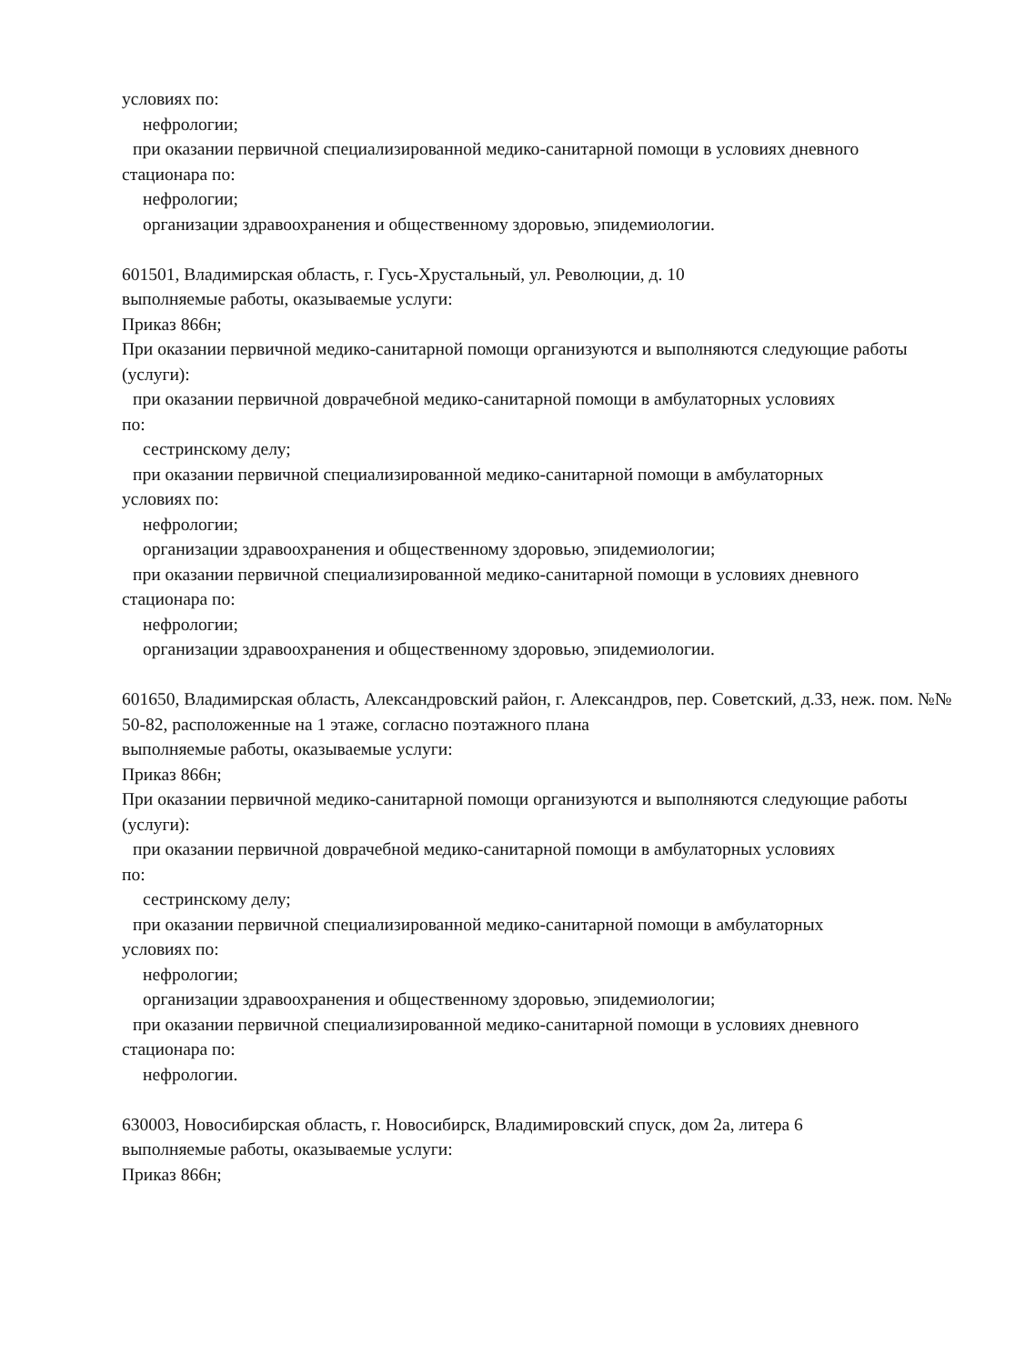условиях по:
нефрологии;
при оказании первичной специализированной медико-санитарной помощи в условиях дневного
стационара по:
нефрологии;
организации здравоохранения и общественному здоровью, эпидемиологии.
601501, Владимирская область, г. Гусь-Хрустальный, ул. Революции, д. 10
выполняемые работы, оказываемые услуги:
Приказ 866н;
При оказании первичной медико-санитарной помощи организуются и выполняются следующие работы (услуги):
при оказании первичной доврачебной медико-санитарной помощи в амбулаторных условиях
по:
сестринскому делу;
при оказании первичной специализированной медико-санитарной помощи в амбулаторных
условиях по:
нефрологии;
организации здравоохранения и общественному здоровью, эпидемиологии;
при оказании первичной специализированной медико-санитарной помощи в условиях дневного
стационара по:
нефрологии;
организации здравоохранения и общественному здоровью, эпидемиологии.
601650, Владимирская область, Александровский район, г. Александров, пер. Советский, д.33, неж. пом. №№ 50-82, расположенные на 1 этаже, согласно поэтажного плана
выполняемые работы, оказываемые услуги:
Приказ 866н;
При оказании первичной медико-санитарной помощи организуются и выполняются следующие работы (услуги):
при оказании первичной доврачебной медико-санитарной помощи в амбулаторных условиях
по:
сестринскому делу;
при оказании первичной специализированной медико-санитарной помощи в амбулаторных
условиях по:
нефрологии;
организации здравоохранения и общественному здоровью, эпидемиологии;
при оказании первичной специализированной медико-санитарной помощи в условиях дневного
стационара по:
нефрологии.
630003, Новосибирская область, г. Новосибирск, Владимировский спуск, дом 2а, литера 6
выполняемые работы, оказываемые услуги:
Приказ 866н;